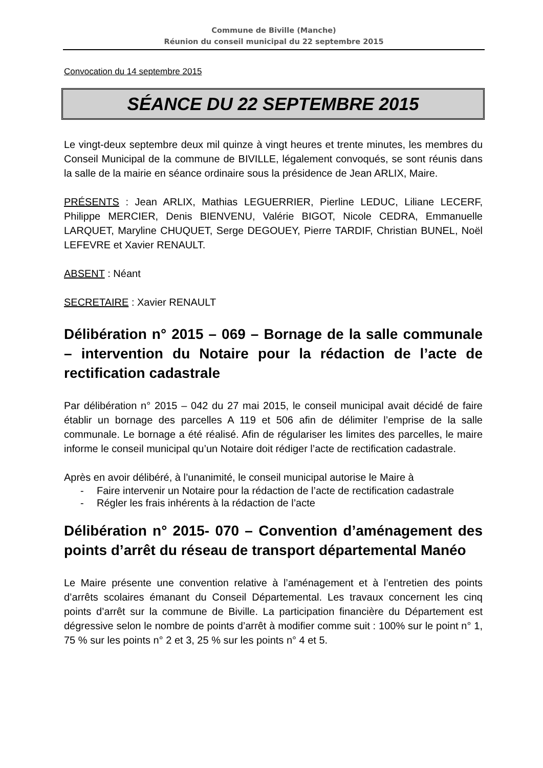Commune de Biville (Manche)
Réunion du conseil municipal du 22 septembre 2015
Convocation du 14 septembre 2015
SÉANCE DU 22 SEPTEMBRE 2015
Le vingt-deux septembre deux mil quinze à vingt heures et trente minutes, les membres du Conseil Municipal de la commune de BIVILLE, légalement convoqués, se sont réunis dans la salle de la mairie en séance ordinaire sous la présidence de Jean ARLIX, Maire.
PRÉSENTS : Jean ARLIX, Mathias LEGUERRIER, Pierline LEDUC, Liliane LECERF, Philippe MERCIER, Denis BIENVENU, Valérie BIGOT, Nicole CEDRA, Emmanuelle LARQUET, Maryline CHUQUET, Serge DEGOUEY, Pierre TARDIF, Christian BUNEL, Noël LEFEVRE et Xavier RENAULT.
ABSENT : Néant
SECRETAIRE : Xavier RENAULT
Délibération n° 2015 – 069 – Bornage de la salle communale – intervention du Notaire pour la rédaction de l’acte de rectification cadastrale
Par délibération n° 2015 – 042 du 27 mai 2015, le conseil municipal avait décidé de faire établir un bornage des parcelles A 119 et 506 afin de délimiter l’emprise de la salle communale. Le bornage a été réalisé. Afin de régulariser les limites des parcelles, le maire informe le conseil municipal qu’un Notaire doit rédiger l’acte de rectification cadastrale.
Après en avoir délibéré, à l’unanimité, le conseil municipal autorise le Maire à
- Faire intervenir un Notaire pour la rédaction de l’acte de rectification cadastrale
- Régler les frais inhérents à la rédaction de l’acte
Délibération n° 2015- 070 – Convention d’aménagement des points d’arrêt du réseau de transport départemental Manéo
Le Maire présente une convention relative à l’aménagement et à l’entretien des points d’arrêts scolaires émanant du Conseil Départemental. Les travaux concernent les cinq points d’arrêt sur la commune de Biville. La participation financière du Département est dégressive selon le nombre de points d’arrêt à modifier comme suit : 100% sur le point n° 1, 75 % sur les points n° 2 et 3, 25 % sur les points n° 4 et 5.